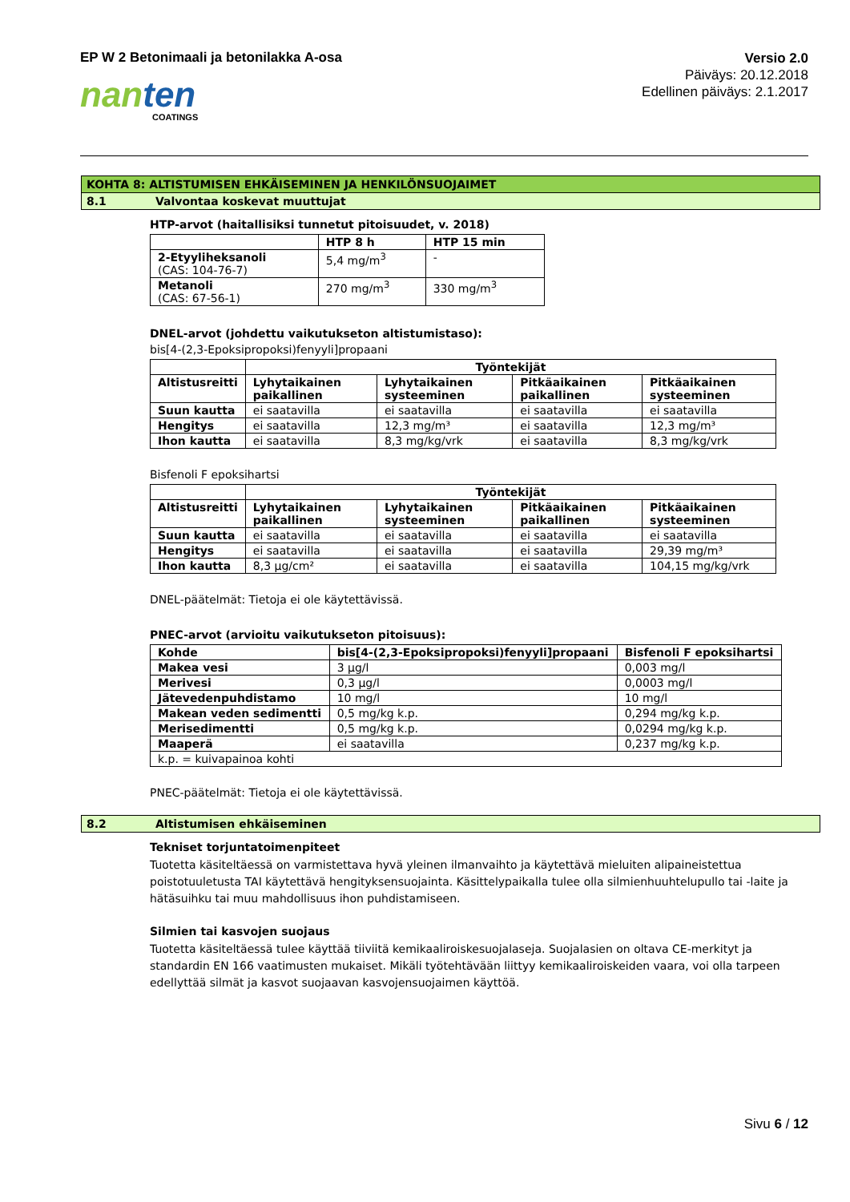EP W 2 Betonimaali ja betonilakka A-osa
Versio 2.0
Päiväys: 20.12.2018
Edellinen päiväys: 2.1.2017
nan ten
COATINGS
KOHTA 8: ALTISTUMISEN EHKÄISEMINEN JA HENKILÖNSUOJAIMET
8.1 Valvontaa koskevat muuttujat
HTP-arvot (haitallisiksi tunnetut pitoisuudet, v. 2018)
| | HTP 8 h | HTP 15 min |
| --- | --- | --- |
| 2-Etyyliheksanoli (CAS: 104-76-7) | 5,4 mg/m<sup>3</sup> | - |
| Metanoli (CAS: 67-56-1) | 270 mg/m<sup>3</sup> | 330 mg/m<sup>3</sup> |
DNEL-arvot (johdettu vaikutukseton altistumistaso):
bis[4-(2,3-Epoksipropoksi)fenyyli]propaani
| | Työntekijät | | | |
| --- | --- | --- | --- | --- |
| Altistusreitti | Lyhytaikainen paikallinen | Lyhytaikainen systeeminen | Pitkäaikainen paikallinen | Pitkäaikainen systeeminen |
| Suun kautta | ei saatavilla | ei saatavilla | ei saatavilla | ei saatavilla |
| Hengitys | ei saatavilla | 12,3 mg/m³ | ei saatavilla | 12,3 mg/m³ |
| Ihon kautta | ei saatavilla | 8,3 mg/kg/vrk | ei saatavilla | 8,3 mg/kg/vrk |
Bisfenoli F epoksihartsi
| | Työntekijät | | | |
| --- | --- | --- | --- | --- |
| Altistusreitti | Lyhytaikainen paikallinen | Lyhytaikainen systeeminen | Pitkäaikainen paikallinen | Pitkäaikainen systeeminen |
| Suun kautta | ei saatavilla | ei saatavilla | ei saatavilla | ei saatavilla |
| Hengitys | ei saatavilla | ei saatavilla | ei saatavilla | 29,39 mg/m³ |
| Ihon kautta | 8,3 µg/cm² | ei saatavilla | ei saatavilla | 104,15 mg/kg/vrk |
DNEL-päätelmät: Tietoja ei ole käytettävissä.
PNEC-arvot (arvioitu vaikutukseton pitoisuus):
| Kohde | bis[4-(2,3-Epoksipropoksi)fenyyli]propaani | Bisfenoli F epoksihartsi |
| --- | --- | --- |
| Makea vesi | 3 µg/l | 0,003 mg/l |
| Merivesi | 0,3 µg/l | 0,0003 mg/l |
| Jätevedenpuhdistamo | 10 mg/l | 10 mg/l |
| Makean veden sedimentti | 0,5 mg/kg k.p. | 0,294 mg/kg k.p. |
| Merisedimentti | 0,5 mg/kg k.p. | 0,0294 mg/kg k.p. |
| Maaperä | ei saatavilla | 0,237 mg/kg k.p. |
| k.p. = kuivapainoa kohti | | |
PNEC-päätelmät: Tietoja ei ole käytettävissä.
8.2 Altistumisen ehkäiseminen
Tekniset torjuntatoimenpiteet
Tuotetta käsiteltäessä on varmistettava hyvä yleinen ilmanvaihto ja käytettävä mieluiten alipaineistettua poistotuuletusta TAI käytettävä hengityksensuojainta. Käsittelypaikalla tulee olla silmienhuuhtelupullo tai -laite ja hätäsuihku tai muu mahdollisuus ihon puhdistamiseen.
Silmien tai kasvojen suojaus
Tuotetta käsiteltäessä tulee käyttää tiiviitä kemikaaliroiskesuojalaseja. Suojalasien on oltava CE-merkityt ja standardin EN 166 vaatimusten mukaiset. Mikäli työtehtävään liittyy kemikaaliroiskeiden vaara, voi olla tarpeen edellyttää silmät ja kasvot suojaavan kasvojensuojaimen käyttöä.
Sivu 6 / 12